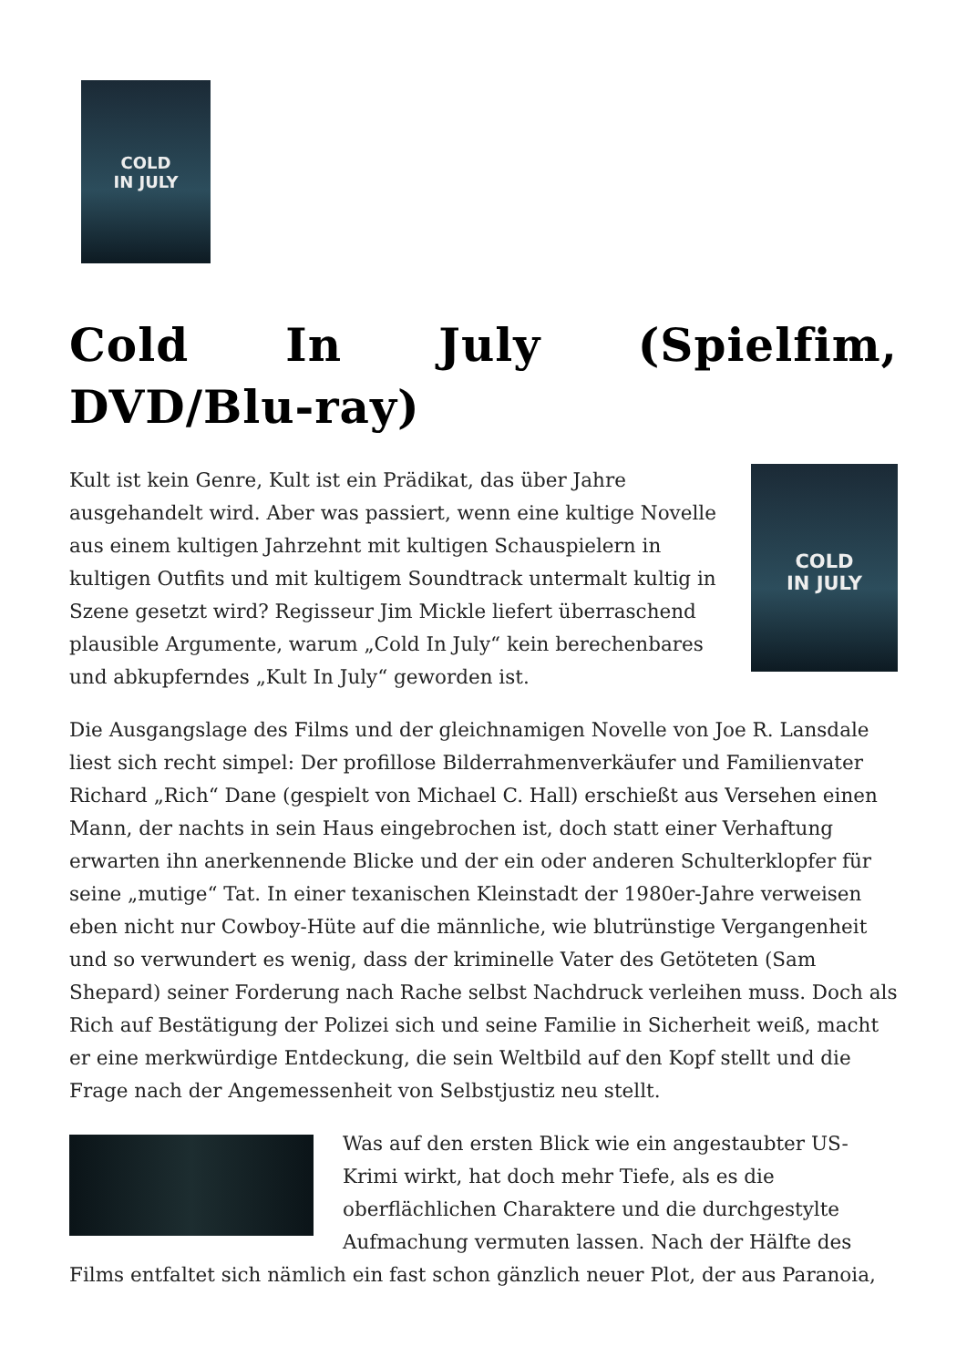COLD
IN JULY
Cold In July (Spielfim, DVD/Blu-ray)
COLD
IN JULY
Kult ist kein Genre, Kult ist ein Prädikat, das über Jahre ausgehandelt wird. Aber was passiert, wenn eine kultige Novelle aus einem kultigen Jahrzehnt mit kultigen Schauspielern in kultigen Outfits und mit kultigem Soundtrack untermalt kultig in Szene gesetzt wird? Regisseur Jim Mickle liefert überraschend plausible Argumente, warum „Cold In July“ kein berechenbares und abkupferndes „Kult In July“ geworden ist.
Die Ausgangslage des Films und der gleichnamigen Novelle von Joe R. Lansdale liest sich recht simpel: Der profillose Bilderrahmenverkäufer und Familienvater Richard „Rich“ Dane (gespielt von Michael C. Hall) erschießt aus Versehen einen Mann, der nachts in sein Haus eingebrochen ist, doch statt einer Verhaftung erwarten ihn anerkennende Blicke und der ein oder anderen Schulterklopfer für seine „mutige“ Tat. In einer texanischen Kleinstadt der 1980er-Jahre verweisen eben nicht nur Cowboy-Hüte auf die männliche, wie blutrünstige Vergangenheit und so verwundert es wenig, dass der kriminelle Vater des Getöteten (Sam Shepard) seiner Forderung nach Rache selbst Nachdruck verleihen muss. Doch als Rich auf Bestätigung der Polizei sich und seine Familie in Sicherheit weiß, macht er eine merkwürdige Entdeckung, die sein Weltbild auf den Kopf stellt und die Frage nach der Angemessenheit von Selbstjustiz neu stellt.
Was auf den ersten Blick wie ein angestaubter US-Krimi wirkt, hat doch mehr Tiefe, als es die oberflächlichen Charaktere und die durchgestylte Aufmachung vermuten lassen. Nach der Hälfte des Films entfaltet sich nämlich ein fast schon gänzlich neuer Plot, der aus Paranoia,